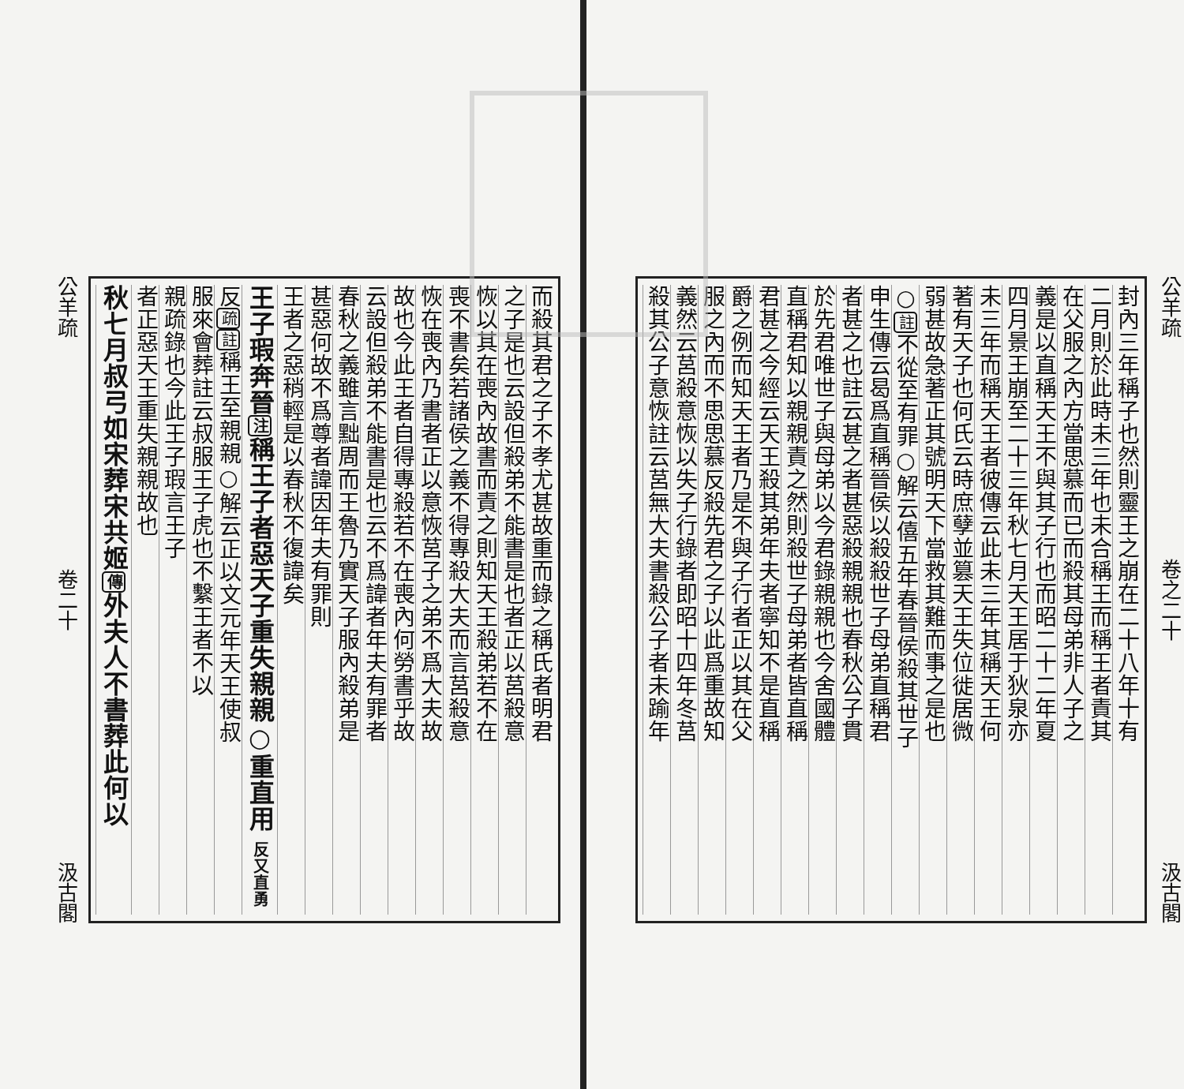公羊疏 卷之二十 汲古閣
封內三年稱子也然則靈王之崩在二十八年十有
二月則於此時未三年也未合稱王而稱王者責其
在父服之內方當思慕而已而殺其母弟非人子之
義是以直稱天王不與其子行也而昭二十二年夏
四月景王崩至二十三年秋七月天王居于狄泉亦
未三年而稱天王者彼傳云此未三年其稱天王何
著有天子也何氏云時庶孽並篡天王失位徙居微
弱甚故急著正其號明天下當救其難而事之是也
○註不從至有罪○解云僖五年春晉侯殺其世子
申生傳云曷爲直稱晉侯以殺殺世子母弟直稱君
者甚之也註云甚之者甚惡殺親親也春秋公子貫
於先君唯世子與母弟以今君錄親親也今舍國體
直稱君知以親親責之然則殺世子母弟者皆直稱
君甚之今經云天王殺其弟年夫者寧知不是直稱
爵之例而知天王者乃是不與子行者正以其在父
服之內而不思思慕反殺先君之子以此爲重故知
義然云莒殺意恢以失子行錄者即昭十四年冬莒
殺其公子意恢註云莒無大夫書殺公子者未踰年
而殺其君之子不孝尤甚故重而錄之稱氏者明君
之子是也云設但殺弟不能書是也者正以莒殺意
恢以其在喪內故書而責之則知天王殺弟若不在
喪不書矣若諸侯之義不得專殺大夫而言莒殺意
恢在喪內乃書者正以意恢莒子之弟不爲大夫故
故也今此王者自得專殺若不在喪內何勞書乎故
云設但殺弟不能書是也云不爲諱者年夫有罪者
春秋之義雖言黜周而王魯乃實天子服內殺弟是
甚惡何故不爲尊者諱因年夫有罪則
王者之惡稍輕是以春秋不復諱矣
王子瑕奔晉注稱王子者惡天子重失親親○重直用 反又直勇
反疏註稱王至親親○解云正以文元年天王使叔
服來會葬註云叔服王子虎也不繫王者不以
親疏錄也今此王子瑕言王子
者正惡天王重失親親故也
秋七月叔弓如宋葬宋共姬傳外夫人不書葬此何以
公羊疏 卷二十 汲古閣